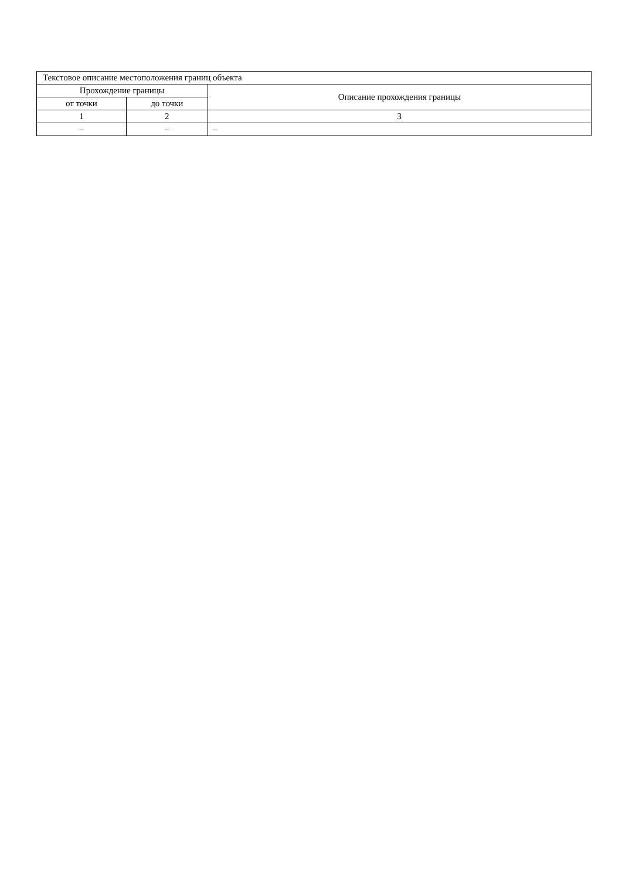| Текстовое описание местоположения границ объекта | | |
| --- | --- | --- |
| Прохождение границы | | Описание прохождения границы |
| от точки | до точки | |
| 1 | 2 | 3 |
| – | – | – |